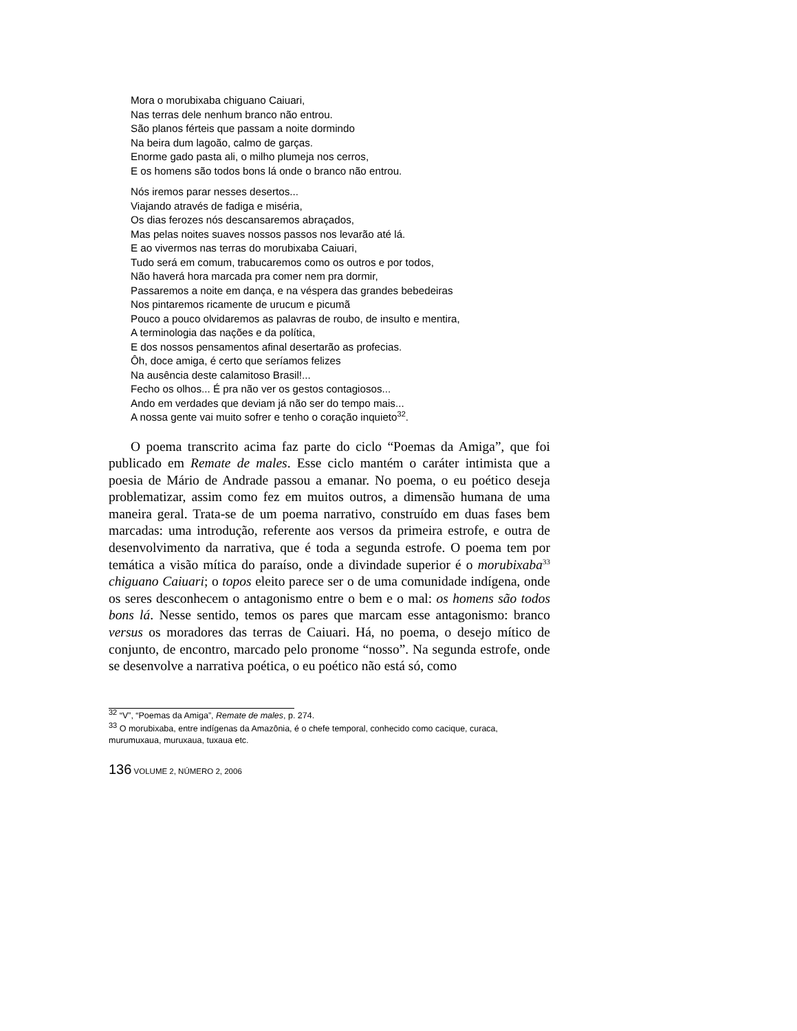Mora o morubixaba chiguano Caiuari,
Nas terras dele nenhum branco não entrou.
São planos férteis que passam a noite dormindo
Na beira dum lagoão, calmo de garças.
Enorme gado pasta ali, o milho plumeja nos cerros,
E os homens são todos bons lá onde o branco não entrou.
Nós iremos parar nesses desertos...
Viajando através de fadiga e miséria,
Os dias ferozes nós descansaremos abraçados,
Mas pelas noites suaves nossos passos nos levarão até lá.
E ao vivermos nas terras do morubixaba Caiuari,
Tudo será em comum, trabucaremos como os outros e por todos,
Não haverá hora marcada pra comer nem pra dormir,
Passaremos a noite em dança, e na véspera das grandes bebedeiras
Nos pintaremos ricamente de urucum e picumã
Pouco a pouco olvidaremos as palavras de roubo, de insulto e mentira,
A terminologia das nações e da política,
E dos nossos pensamentos afinal desertarão as profecias.
Ôh, doce amiga, é certo que seríamos felizes
Na ausência deste calamitoso Brasil!...
Fecho os olhos... É pra não ver os gestos contagiosos...
Ando em verdades que deviam já não ser do tempo mais...
A nossa gente vai muito sofrer e tenho o coração inquieto<sup>32</sup>.
O poema transcrito acima faz parte do ciclo “Poemas da Amiga”, que foi publicado em Remate de males. Esse ciclo mantém o caráter intimista que a poesia de Mário de Andrade passou a emanar. No poema, o eu poético deseja problematizar, assim como fez em muitos outros, a dimensão humana de uma maneira geral. Trata-se de um poema narrativo, construído em duas fases bem marcadas: uma introdução, referente aos versos da primeira estrofe, e outra de desenvolvimento da narrativa, que é toda a segunda estrofe. O poema tem por temática a visão mítica do paraíso, onde a divindade superior é o morubixaba<sup>33</sup> chiguano Caiuari; o topos eleito parece ser o de uma comunidade indígena, onde os seres desconhecem o antagonismo entre o bem e o mal: os homens são todos bons lá. Nesse sentido, temos os pares que marcam esse antagonismo: branco versus os moradores das terras de Caiuari. Há, no poema, o desejo mítico de conjunto, de encontro, marcado pelo pronome “nosso”. Na segunda estrofe, onde se desenvolve a narrativa poética, o eu poético não está só, como
<sup>32</sup> “V”, “Poemas da Amiga”, Remate de males, p. 274.
<sup>33</sup> O morubixaba, entre indígenas da Amazônia, é o chefe temporal, conhecido como cacique, curaca, murumuxaua, muruxaua, tuxaua etc.
136 VOLUME 2, NÚMERO 2, 2006